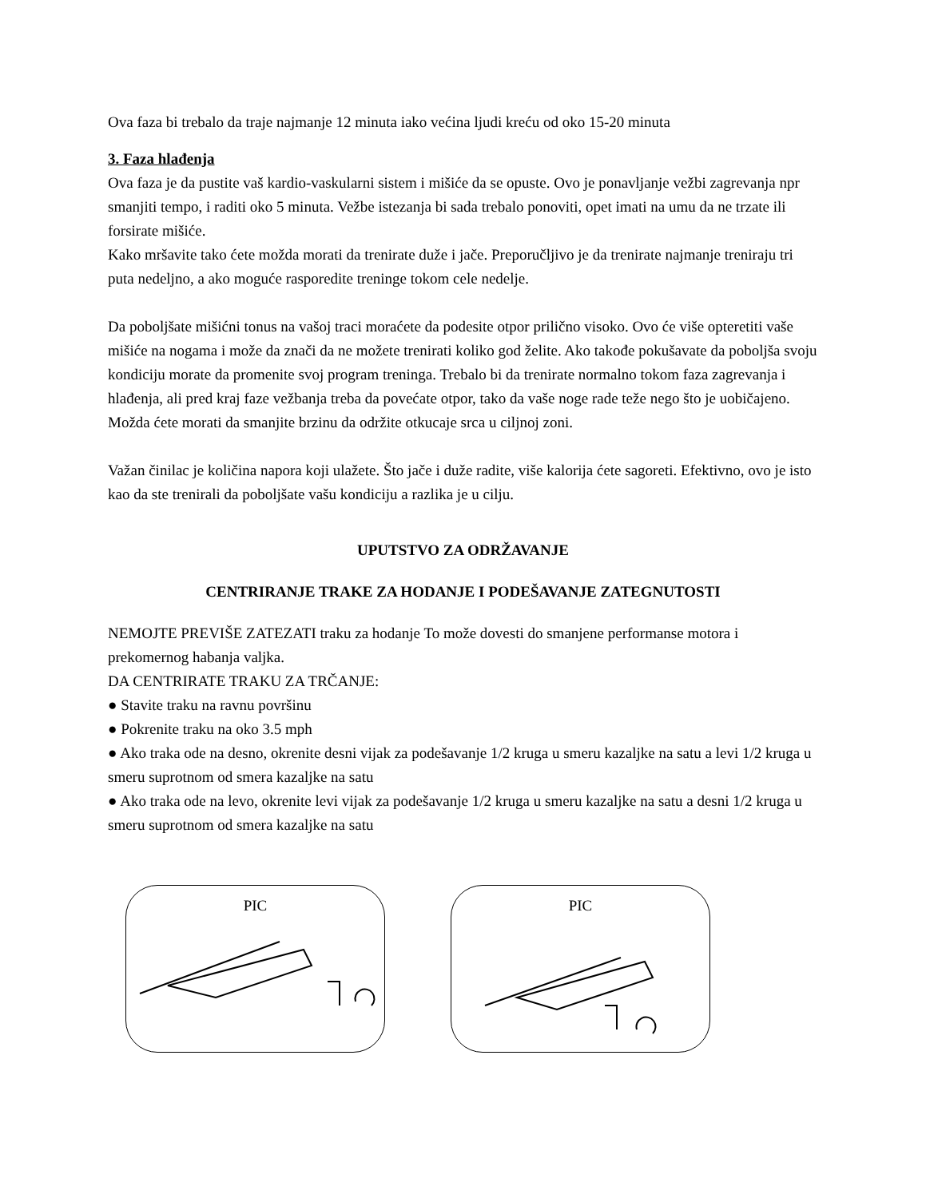Ova faza bi trebalo da traje najmanje 12 minuta iako većina ljudi kreću od oko 15-20 minuta
3. Faza hlađenja
Ova faza je da pustite vaš kardio-vaskularni sistem i mišiće da se opuste. Ovo je ponavljanje vežbi zagrevanja npr smanjiti tempo, i raditi oko 5 minuta. Vežbe istezanja bi sada trebalo ponoviti, opet imati na umu da ne trzate ili forsirate mišiće.
Kako mršavite tako ćete možda morati da trenirate duže i jače. Preporučljivo je da trenirate najmanje treniraju tri puta nedeljno, a ako moguće rasporedite treninge tokom cele nedelje.
Da poboljšate mišićni tonus na vašoj traci moraćete da podesite otpor prilično visoko. Ovo će više opteretiti vaše mišiće na nogama i može da znači da ne možete trenirati koliko god želite. Ako takođe pokušavate da poboljša svoju kondiciju morate da promenite svoj program treninga. Trebalo bi da trenirate normalno tokom faza zagrevanja i hlađenja, ali pred kraj faze vežbanja treba da povećate otpor, tako da vaše noge rade teže nego što je uobičajeno. Možda ćete morati da smanjite brzinu da održite otkucaje srca u ciljnoj zoni.
Važan činilac je količina napora koji ulažete. Što jače i duže radite, više kalorija ćete sagoreti. Efektivno, ovo je isto kao da ste trenirali da poboljšate vašu kondiciju a razlika je u cilju.
UPUTSTVO ZA ODRŽAVANJE
CENTRIRANJE TRAKE ZA HODANJE I PODEŠAVANJE ZATEGNUTOSTI
NEMOJTE PREVIŠE ZATEZATI traku za hodanje To može dovesti do smanjene performanse motora i prekomernog habanja valjka.
DA CENTRIRATE TRAKU ZA TRČANJE:
● Stavite traku na ravnu površinu
● Pokrenite traku na oko 3.5 mph
● Ako traka ode na desno, okrenite desni vijak za podešavanje 1/2 kruga u smeru kazaljke na satu a levi 1/2 kruga u smeru suprotnom od smera kazaljke na satu
● Ako traka ode na levo, okrenite levi vijak za podešavanje 1/2 kruga u smeru kazaljke na satu a desni 1/2 kruga u smeru suprotnom od smera kazaljke na satu
PIC PIC